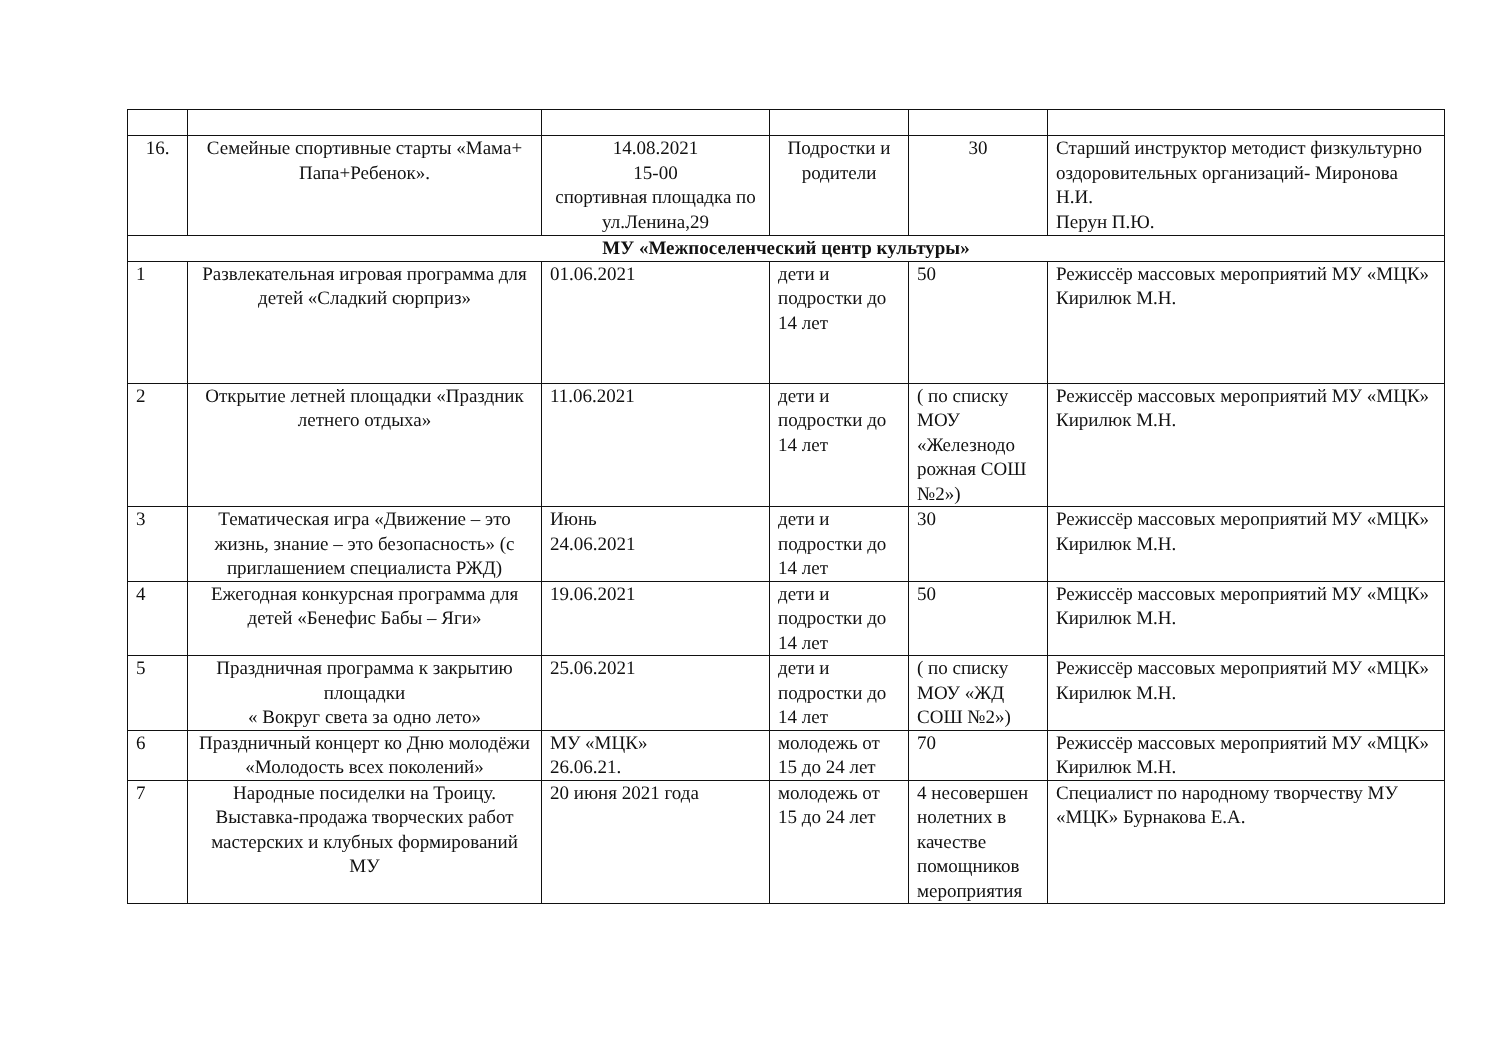| 16. | Семейные спортивные старты «Мама+ Папа+Ребенок». | 14.08.2021 15-00 спортивная площадка по ул.Ленина,29 | Подростки и родители | 30 | Старший инструктор методист физкультурно оздоровительных организаций- Миронова Н.И. Перун П.Ю. |
| МУ «Межпоселенческий центр культуры» | | | | | |
| 1 | Развлекательная игровая программа для детей «Сладкий сюрприз» | 01.06.2021 | дети и подростки до 14 лет | 50 | Режиссёр массовых мероприятий МУ «МЦК» Кирилюк М.Н. |
| 2 | Открытие летней площадки «Праздник летнего отдыха» | 11.06.2021 | дети и подростки до 14 лет | ( по списку МОУ «Железнодо рожная СОШ №2») | Режиссёр массовых мероприятий МУ «МЦК» Кирилюк М.Н. |
| 3 | Тематическая игра «Движение – это жизнь, знание – это безопасность» (с приглашением специалиста РЖД) | Июнь 24.06.2021 | дети и подростки до 14 лет | 30 | Режиссёр массовых мероприятий МУ «МЦК» Кирилюк М.Н. |
| 4 | Ежегодная конкурсная программа для детей «Бенефис Бабы – Яги» | 19.06.2021 | дети и подростки до 14 лет | 50 | Режиссёр массовых мероприятий МУ «МЦК» Кирилюк М.Н. |
| 5 | Праздничная программа к закрытию площадки « Вокруг света за одно лето» | 25.06.2021 | дети и подростки до 14 лет | ( по списку МОУ «ЖД СОШ №2») | Режиссёр массовых мероприятий МУ «МЦК» Кирилюк М.Н. |
| 6 | Праздничный концерт ко Дню молодёжи «Молодость всех поколений» | МУ «МЦК» 26.06.21. | молодежь от 15 до 24 лет | 70 | Режиссёр массовых мероприятий МУ «МЦК» Кирилюк М.Н. |
| 7 | Народные посиделки на Троицу. Выставка-продажа творческих работ мастерских и клубных формирований МУ | 20 июня 2021 года | молодежь от 15 до 24 лет | 4 несовершен нолетних в качестве помощников мероприятия | Специалист по народному творчеству МУ «МЦК» Бурнакова Е.А. |